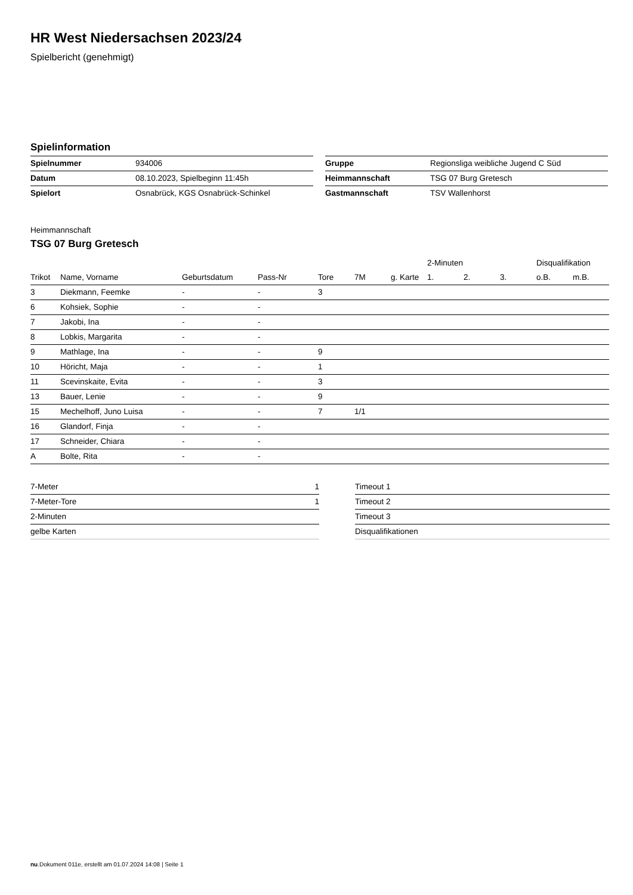HR West Niedersachsen 2023/24
Spielbericht (genehmigt)
Spielinformation
| Spielnummer | 934006 |
| Datum | 08.10.2023, Spielbeginn 11:45h |
| Spielort | Osnabrück, KGS Osnabrück-Schinkel |
| Gruppe | Regionsliga weibliche Jugend C Süd |
| Heimmannschaft | TSG 07 Burg Gretesch |
| Gastmannschaft | TSV Wallenhorst |
Heimmannschaft
TSG 07 Burg Gretesch
| | | | | | | | 2-Minuten | | | Disqualifikation | |
| --- | --- | --- | --- | --- | --- | --- | --- | --- | --- | --- | --- |
| Trikot | Name, Vorname | Geburtsdatum | Pass-Nr | Tore | 7M | g. Karte | 1. | 2. | 3. | o.B. | m.B. |
| 3 | Diekmann, Feemke | - | - | 3 | | | | | | | |
| 6 | Kohsiek, Sophie | - | - | | | | | | | | |
| 7 | Jakobi, Ina | - | - | | | | | | | | |
| 8 | Lobkis, Margarita | - | - | | | | | | | | |
| 9 | Mathlage, Ina | - | - | 9 | | | | | | | |
| 10 | Höricht, Maja | - | - | 1 | | | | | | | |
| 11 | Scevinskaite, Evita | - | - | 3 | | | | | | | |
| 13 | Bauer, Lenie | - | - | 9 | | | | | | | |
| 15 | Mechelhoff, Juno Luisa | - | - | 7 | 1/1 | | | | | | |
| 16 | Glandorf, Finja | - | - | | | | | | | | |
| 17 | Schneider, Chiara | - | - | | | | | | | | |
| A | Bolte, Rita | - | - | | | | | | | | |
| 7-Meter | 1 |
| 7-Meter-Tore | 1 |
| 2-Minuten | |
| gelbe Karten | |
| Timeout 1 |
| Timeout 2 |
| Timeout 3 |
| Disqualifikationen |
nu.Dokument 011e, erstellt am 01.07.2024 14:08 | Seite 1